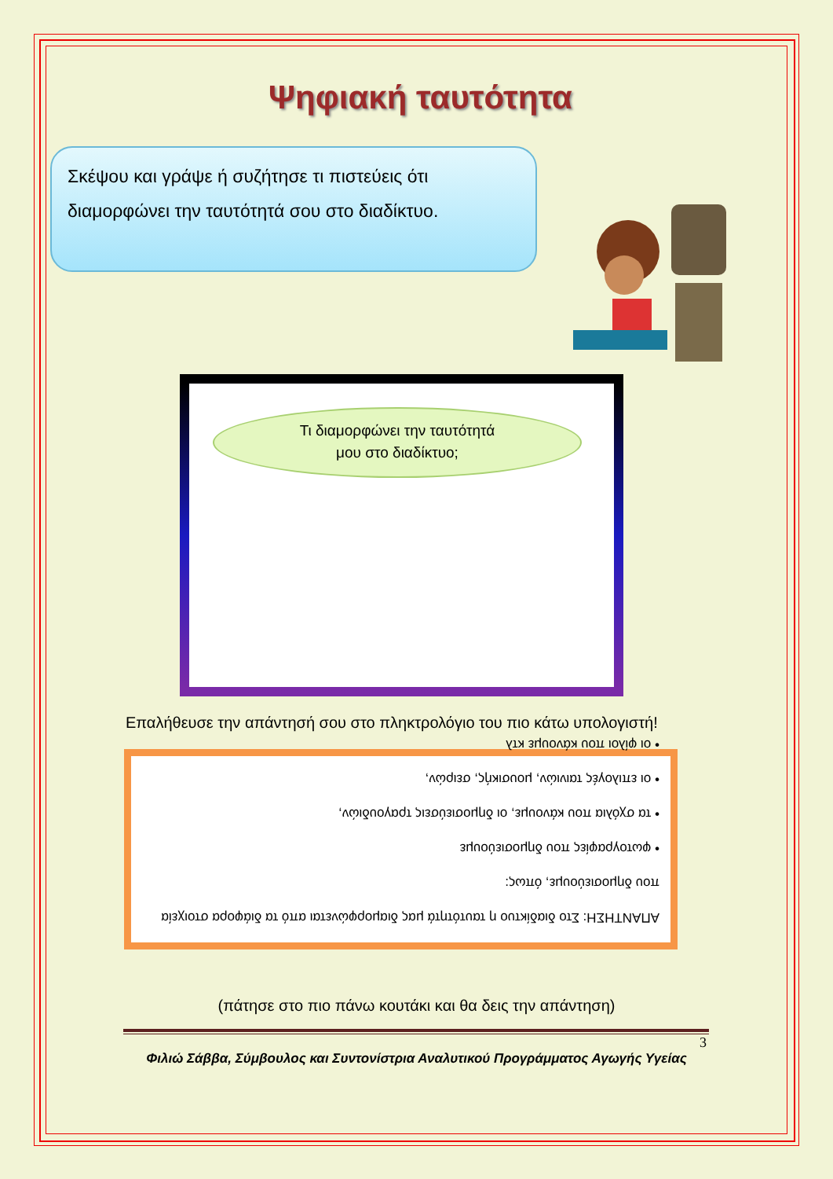Ψηφιακή ταυτότητα
Σκέψου και γράψε ή συζήτησε τι πιστεύεις ότι διαμορφώνει την ταυτότητά σου στο διαδίκτυο.
Τι διαμορφώνει την ταυτότητά
μου στο διαδίκτυο;
Επαλήθευσε την απάντησή σου στο πληκτρολόγιο του πιο κάτω υπολογιστή!
ΑΠΑΝΤΗΣΗ: Στο διαδίκτυο η ταυτότητά μας διαμορφώνεται από τα διάφορα στοιχεία που δημοσιεύουμε, όπως:
• φωτογραφίες που δημοσιεύουμε
• τα σχόλια που κάνουμε, οι δημοσιεύσεις τραγουδιών,
• οι επιλογές ταινιών, μουσικής, σειρών,
• οι φίλοι που κάνουμε κτλ
(πάτησε στο πιο πάνω κουτάκι και θα δεις την απάντηση)
3
Φιλιώ Σάββα, Σύμβουλος και Συντονίστρια Αναλυτικού Προγράμματος Αγωγής Υγείας